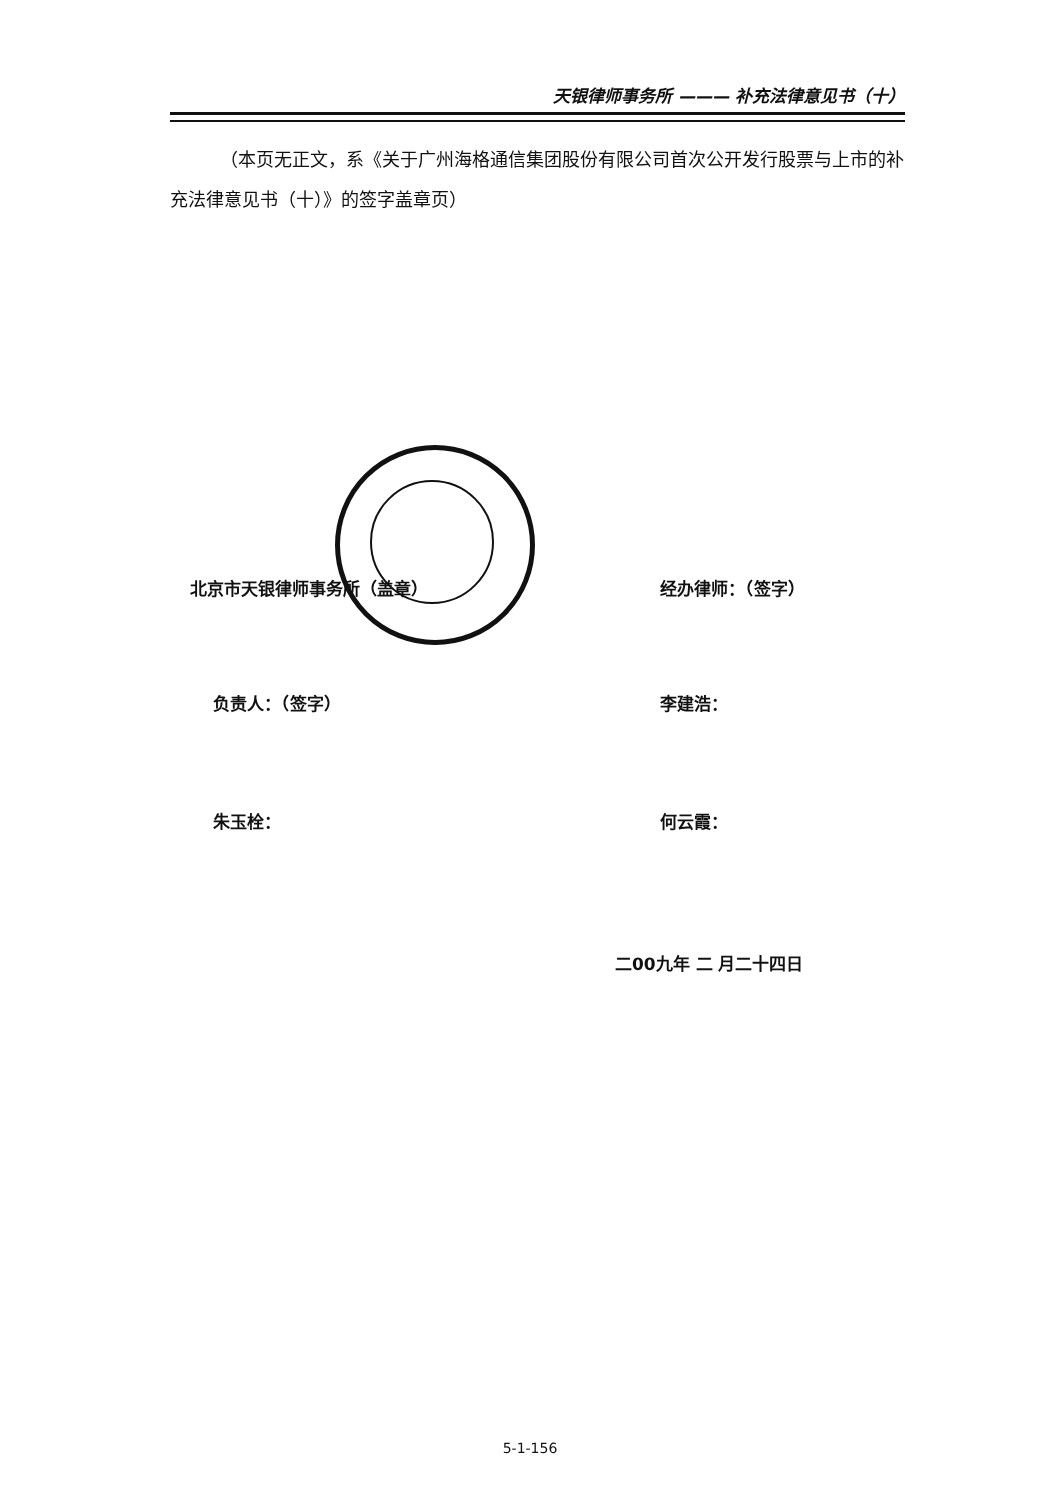天银律师事务所 ——— 补充法律意见书（十）
（本页无正文，系《关于广州海格通信集团股份有限公司首次公开发行股票与上市的补充法律意见书（十）》的签字盖章页）
北京市天银律师事务所（盖章） 经办律师：（签字）
负责人：（签字） 李建浩：
朱玉栓： 何云霞：
二00九年 二 月二十四日
5-1-156